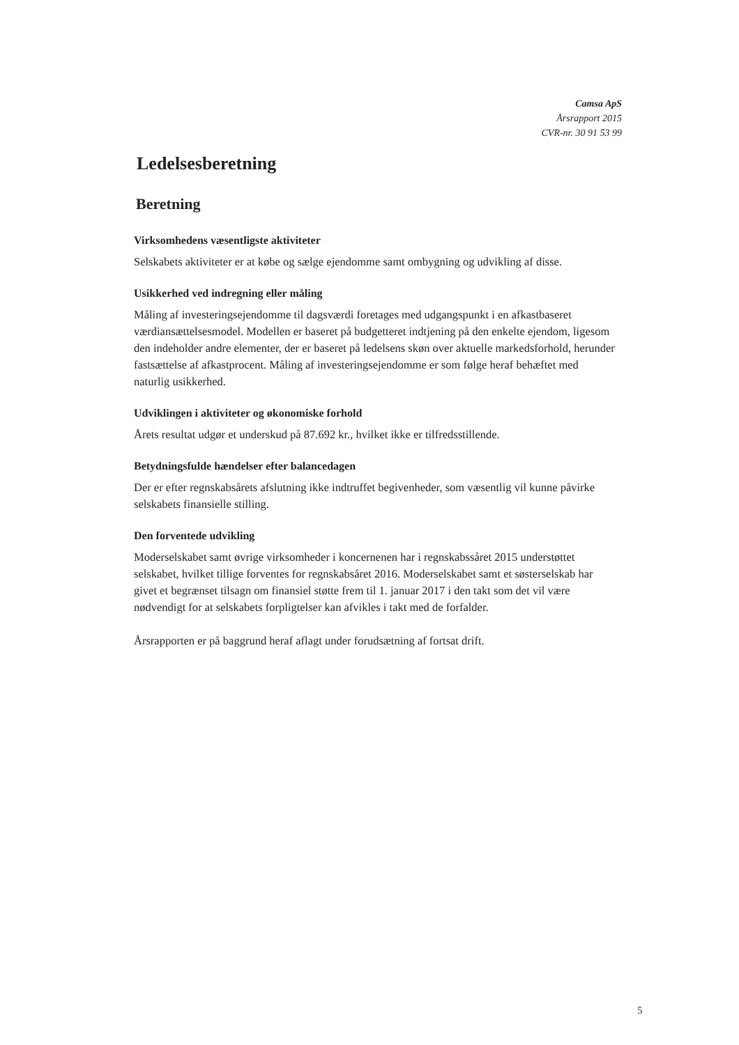Camsa ApS
Årsrapport 2015
CVR-nr. 30 91 53 99
Ledelsesberetning
Beretning
Virksomhedens væsentligste aktiviteter
Selskabets aktiviteter er at købe og sælge ejendomme samt ombygning og udvikling af disse.
Usikkerhed ved indregning eller måling
Måling af investeringsejendomme til dagsværdi foretages med udgangspunkt i en afkastbaseret værdiansættelsesmodel. Modellen er baseret på budgetteret indtjening på den enkelte ejendom, ligesom den indeholder andre elementer, der er baseret på ledelsens skøn over aktuelle markedsforhold, herunder fastsættelse af afkastprocent. Måling af investeringsejendomme er som følge heraf behæftet med naturlig usikkerhed.
Udviklingen i aktiviteter og økonomiske forhold
Årets resultat udgør et underskud på 87.692 kr., hvilket ikke er tilfredsstillende.
Betydningsfulde hændelser efter balancedagen
Der er efter regnskabsårets afslutning ikke indtruffet begivenheder, som væsentlig vil kunne påvirke selskabets finansielle stilling.
Den forventede udvikling
Moderselskabet samt øvrige virksomheder i koncernenen har i regnskabssåret 2015 understøttet selskabet, hvilket tillige forventes for regnskabsåret 2016. Moderselskabet samt et søsterselskab har givet et begrænset tilsagn om finansiel støtte frem til 1. januar 2017 i den takt som det vil være nødvendigt for at selskabets forpligtelser kan afvikles i takt med de forfalder.
Årsrapporten er på baggrund heraf aflagt under forudsætning af fortsat drift.
5